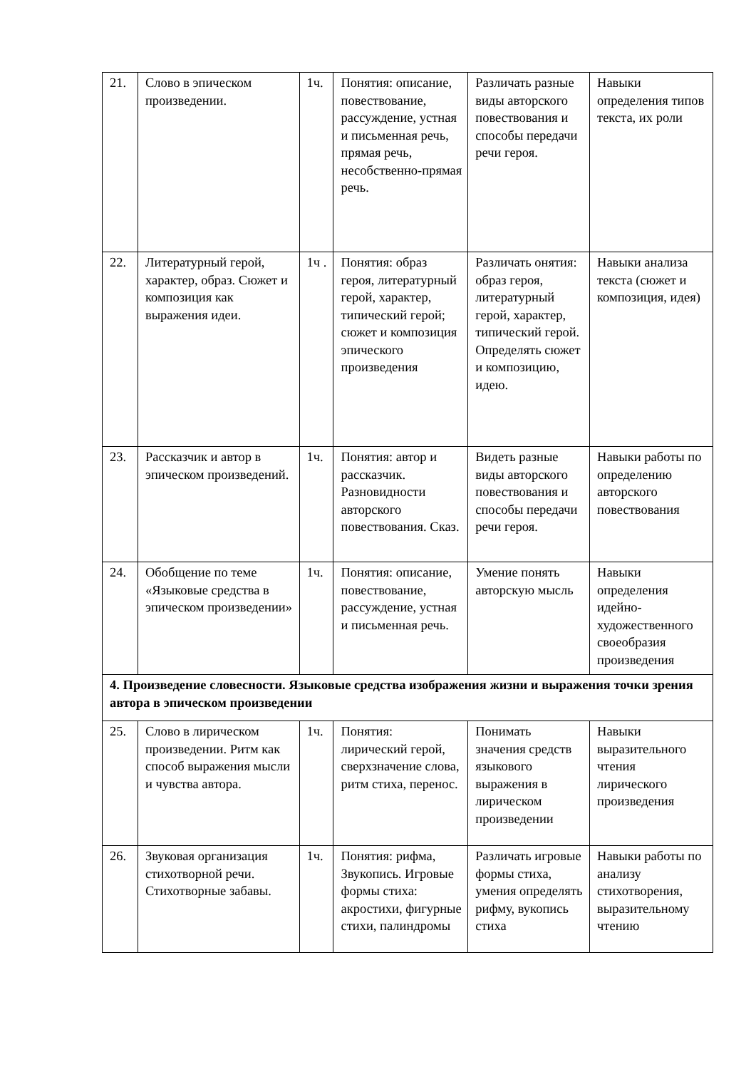| 21. | Слово в эпическом произведении. | 1ч. | Понятия: описание, повествование, рассуждение, устная и письменная речь, прямая речь, несобственно-прямая речь. | Различать разные виды авторского повествования и способы передачи речи героя. | Навыки определения типов текста, их роли |
| 22. | Литературный герой, характер, образ. Сюжет и композиция как выражения идеи. | 1ч . | Понятия: образ героя, литературный герой, характер, типический герой; сюжет и композиция эпического произведения | Различать онятия: образ героя, литературный герой, характер, типический герой. Определять сюжет и композицию, идею. | Навыки анализа текста (сюжет и композиция, идея) |
| 23. | Рассказчик и автор в эпическом произведений. | 1ч. | Понятия: автор и рассказчик. Разновидности авторского повествования. Сказ. | Видеть разные виды авторского повествования и способы передачи речи героя. | Навыки работы по определению авторского повествования |
| 24. | Обобщение по теме «Языковые средства в эпическом произведении» | 1ч. | Понятия: описание, повествование, рассуждение, устная и письменная речь. | Умение понять авторскую мысль | Навыки определения идейно-художественного своеобразия произведения |
| 4. Произведение словесности. Языковые средства изображения жизни и выражения точки зрения автора в эпическом произведении | | | | | |
| 25. | Слово в лирическом произведении. Ритм как способ выражения мысли и чувства автора. | 1ч. | Понятия: лирический герой, сверхзначение слова, ритм стиха, перенос. | Понимать значения средств языкового выражения в лирическом произведении | Навыки выразительного чтения лирического произведения |
| 26. | Звуковая организация стихотворной речи. Стихотворные забавы. | 1ч. | Понятия: рифма, Звукопись. Игровые формы стиха: акростихи, фигурные стихи, палиндромы | Различать игровые формы стиха, умения определять рифму, вукопись стиха | Навыки работы по анализу стихотворения, выразительному чтению |